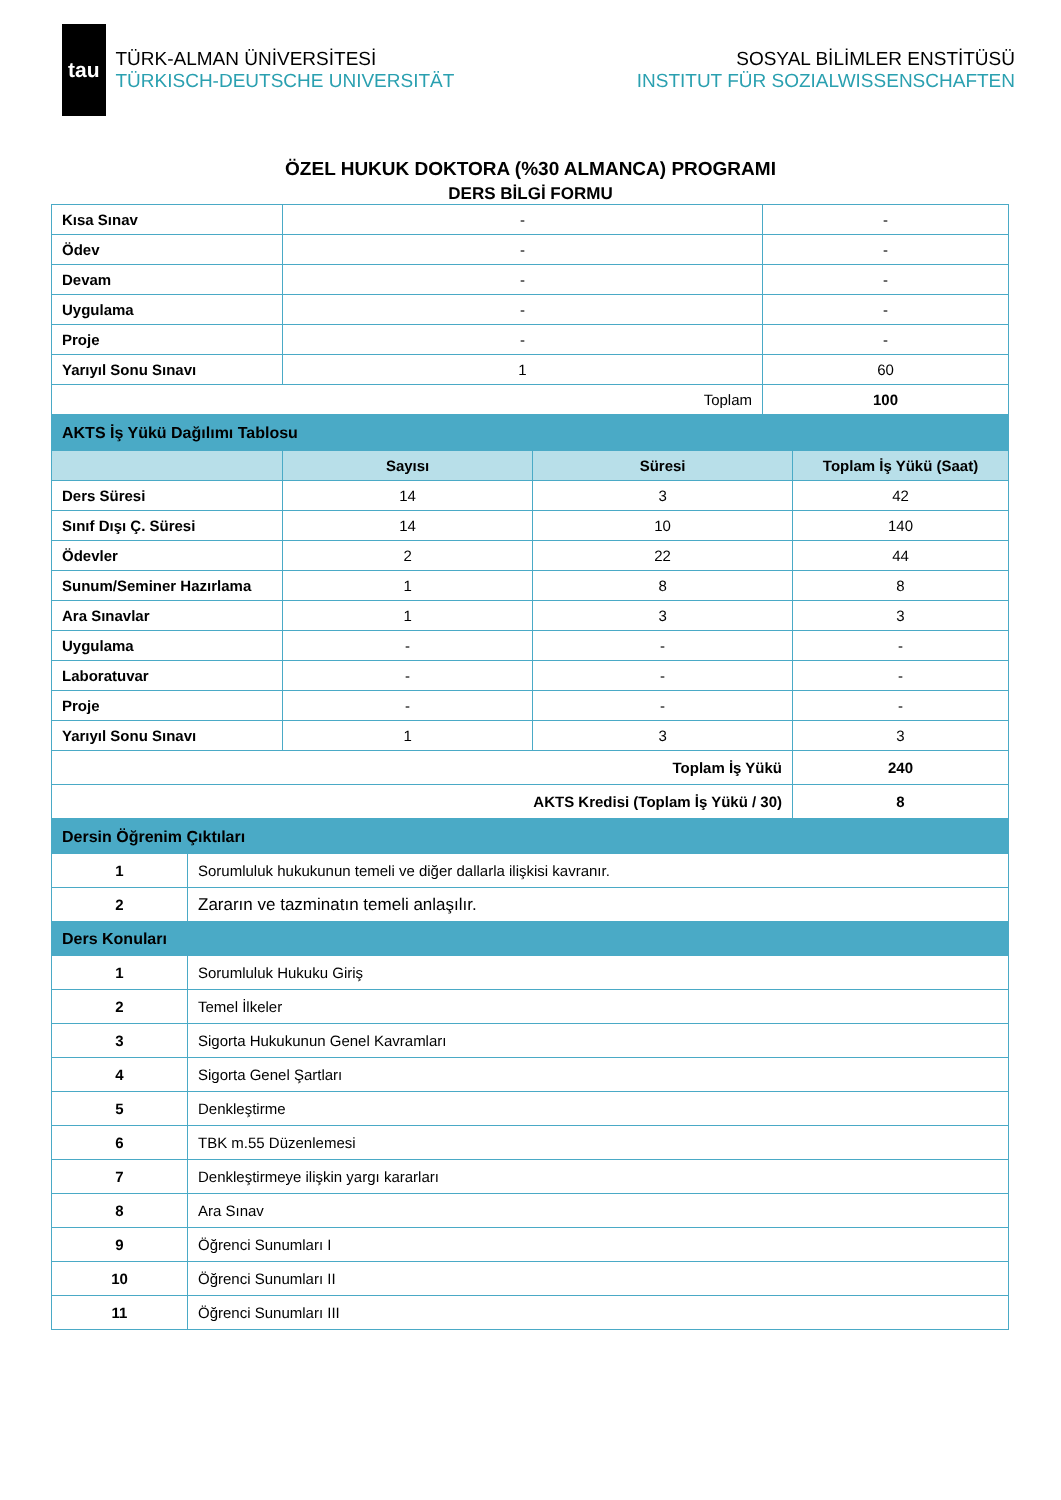tau
TÜRK-ALMAN ÜNİVERSİTESİ
TÜRKISCH-DEUTSCHE UNIVERSITÄT
SOSYAL BİLİMLER ENSTİTÜSÜ
INSTITUT FÜR SOZIALWISSENSCHAFTEN
ÖZEL HUKUK DOKTORA (%30 ALMANCA) PROGRAMI
DERS BİLGİ FORMU
| Kısa Sınav | - | - |
| Ödev | - | - |
| Devam | - | - |
| Uygulama | - | - |
| Proje | - | - |
| Yarıyıl Sonu Sınavı | 1 | 60 |
| Toplam | | 100 |
| AKTS İş Yükü Dağılımı Tablosu | | | |
| | Sayısı | Süresi | Toplam İş Yükü (Saat) |
| Ders Süresi | 14 | 3 | 42 |
| Sınıf Dışı Ç. Süresi | 14 | 10 | 140 |
| Ödevler | 2 | 22 | 44 |
| Sunum/Seminer Hazırlama | 1 | 8 | 8 |
| Ara Sınavlar | 1 | 3 | 3 |
| Uygulama | - | - | - |
| Laboratuvar | - | - | - |
| Proje | - | - | - |
| Yarıyıl Sonu Sınavı | 1 | 3 | 3 |
| Toplam İş Yükü | | | 240 |
| AKTS Kredisi (Toplam İş Yükü / 30) | | | 8 |
| Dersin Öğrenim Çıktıları | |
| 1 | Sorumluluk hukukunun temeli ve diğer dallarla ilişkisi kavranır. |
| 2 | Zararın ve tazminatın temeli anlaşılır. |
| Ders Konuları | |
| 1 | Sorumluluk Hukuku Giriş |
| 2 | Temel İlkeler |
| 3 | Sigorta Hukukunun Genel Kavramları |
| 4 | Sigorta Genel Şartları |
| 5 | Denkleştirme |
| 6 | TBK m.55 Düzenlemesi |
| 7 | Denkleştirmeye ilişkin yargı kararları |
| 8 | Ara Sınav |
| 9 | Öğrenci Sunumları I |
| 10 | Öğrenci Sunumları II |
| 11 | Öğrenci Sunumları III |